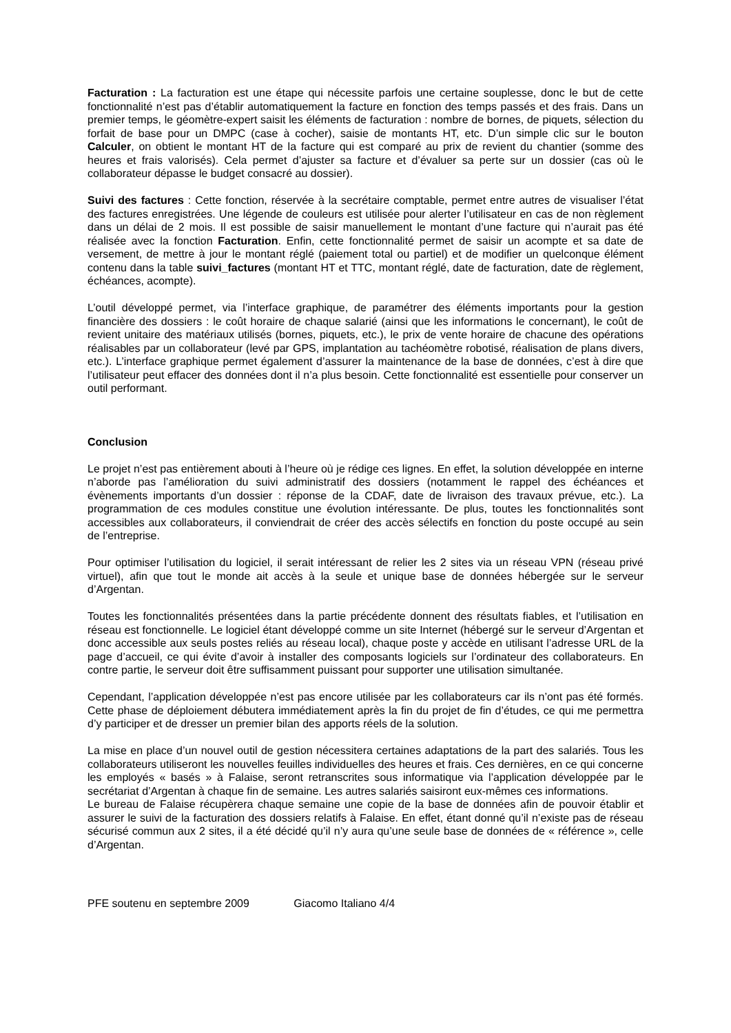Facturation : La facturation est une étape qui nécessite parfois une certaine souplesse, donc le but de cette fonctionnalité n’est pas d’établir automatiquement la facture en fonction des temps passés et des frais. Dans un premier temps, le géomètre-expert saisit les éléments de facturation : nombre de bornes, de piquets, sélection du forfait de base pour un DMPC (case à cocher), saisie de montants HT, etc. D’un simple clic sur le bouton Calculer, on obtient le montant HT de la facture qui est comparé au prix de revient du chantier (somme des heures et frais valorisés). Cela permet d’ajuster sa facture et d’évaluer sa perte sur un dossier (cas où le collaborateur dépasse le budget consacré au dossier).
Suivi des factures : Cette fonction, réservée à la secrétaire comptable, permet entre autres de visualiser l’état des factures enregistrées. Une légende de couleurs est utilisée pour alerter l’utilisateur en cas de non règlement dans un délai de 2 mois. Il est possible de saisir manuellement le montant d’une facture qui n’aurait pas été réalisée avec la fonction Facturation. Enfin, cette fonctionnalité permet de saisir un acompte et sa date de versement, de mettre à jour le montant réglé (paiement total ou partiel) et de modifier un quelconque élément contenu dans la table suivi_factures (montant HT et TTC, montant réglé, date de facturation, date de règlement, échéances, acompte).
L’outil développé permet, via l’interface graphique, de paramétrer des éléments importants pour la gestion financière des dossiers : le coût horaire de chaque salarié (ainsi que les informations le concernant), le coût de revient unitaire des matériaux utilisés (bornes, piquets, etc.), le prix de vente horaire de chacune des opérations réalisables par un collaborateur (levé par GPS, implantation au tachéomètre robotisé, réalisation de plans divers, etc.). L’interface graphique permet également d’assurer la maintenance de la base de données, c’est à dire que l’utilisateur peut effacer des données dont il n’a plus besoin. Cette fonctionnalité est essentielle pour conserver un outil performant.
Conclusion
Le projet n’est pas entièrement abouti à l’heure où je rédige ces lignes. En effet, la solution développée en interne n’aborde pas l’amélioration du suivi administratif des dossiers (notamment le rappel des échéances et évènements importants d’un dossier : réponse de la CDAF, date de livraison des travaux prévue, etc.). La programmation de ces modules constitue une évolution intéressante. De plus, toutes les fonctionnalités sont accessibles aux collaborateurs, il conviendrait de créer des accès sélectifs en fonction du poste occupé au sein de l’entreprise.
Pour optimiser l’utilisation du logiciel, il serait intéressant de relier les 2 sites via un réseau VPN (réseau privé virtuel), afin que tout le monde ait accès à la seule et unique base de données hébergée sur le serveur d’Argentan.
Toutes les fonctionnalités présentées dans la partie précédente donnent des résultats fiables, et l’utilisation en réseau est fonctionnelle. Le logiciel étant développé comme un site Internet (hébergé sur le serveur d’Argentan et donc accessible aux seuls postes reliés au réseau local), chaque poste y accède en utilisant l’adresse URL de la page d’accueil, ce qui évite d’avoir à installer des composants logiciels sur l’ordinateur des collaborateurs. En contre partie, le serveur doit être suffisamment puissant pour supporter une utilisation simultanée.
Cependant, l’application développée n’est pas encore utilisée par les collaborateurs car ils n’ont pas été formés. Cette phase de déploiement débutera immédiatement après la fin du projet de fin d’études, ce qui me permettra d’y participer et de dresser un premier bilan des apports réels de la solution.
La mise en place d’un nouvel outil de gestion nécessitera certaines adaptations de la part des salariés. Tous les collaborateurs utiliseront les nouvelles feuilles individuelles des heures et frais. Ces dernières, en ce qui concerne les employés « basés » à Falaise, seront retranscrites sous informatique via l’application développée par le secrétariat d’Argentan à chaque fin de semaine. Les autres salariés saisiront eux-mêmes ces informations.
Le bureau de Falaise récupèrera chaque semaine une copie de la base de données afin de pouvoir établir et assurer le suivi de la facturation des dossiers relatifs à Falaise. En effet, étant donné qu’il n’existe pas de réseau sécurisé commun aux 2 sites, il a été décidé qu’il n’y aura qu’une seule base de données de « référence », celle d’Argentan.
PFE soutenu en septembre 2009 Giacomo Italiano 4/4